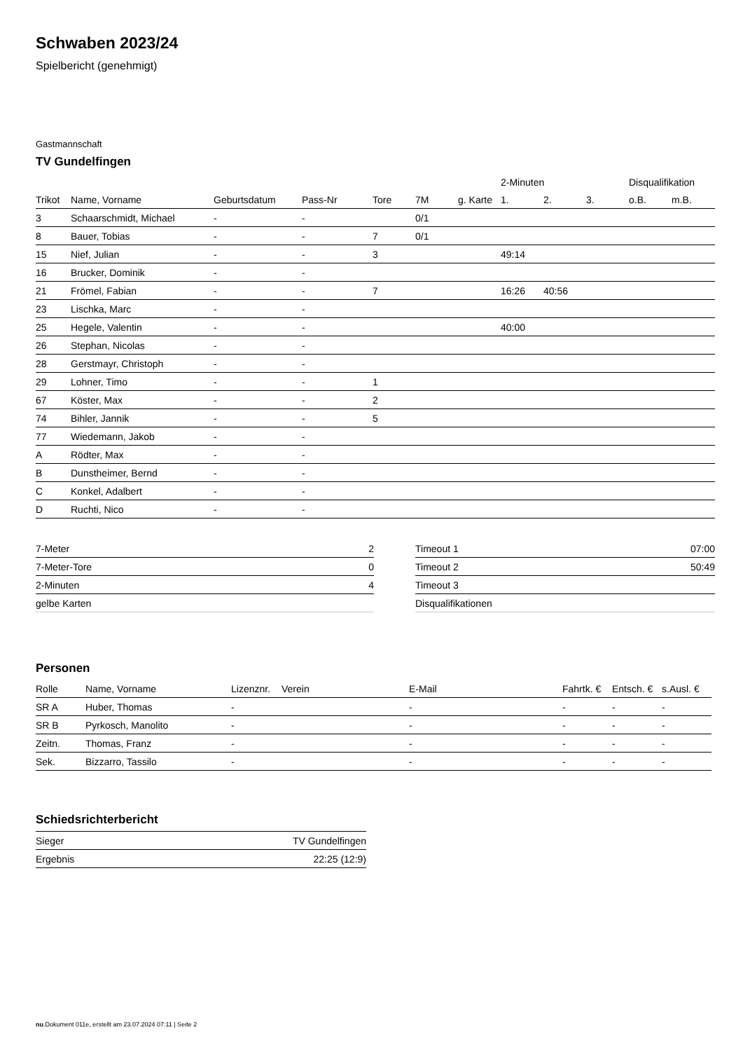Schwaben 2023/24
Spielbericht (genehmigt)
Gastmannschaft
TV Gundelfingen
| | | | | | | | 2-Minuten | | | Disqualifikation | |
| --- | --- | --- | --- | --- | --- | --- | --- | --- | --- | --- | --- |
| Trikot | Name, Vorname | Geburtsdatum | Pass-Nr | Tore | 7M | g. Karte | 1. | 2. | 3. | o.B. | m.B. |
| 3 | Schaarschmidt, Michael | - | - | | 0/1 | | | | | | |
| 8 | Bauer, Tobias | - | - | 7 | 0/1 | | | | | | |
| 15 | Nief, Julian | - | - | 3 | | | 49:14 | | | | |
| 16 | Brucker, Dominik | - | - | | | | | | | | |
| 21 | Frömel, Fabian | - | - | 7 | | | 16:26 | 40:56 | | | |
| 23 | Lischka, Marc | - | - | | | | | | | | |
| 25 | Hegele, Valentin | - | - | | | | 40:00 | | | | |
| 26 | Stephan, Nicolas | - | - | | | | | | | | |
| 28 | Gerstmayr, Christoph | - | - | | | | | | | | |
| 29 | Lohner, Timo | - | - | 1 | | | | | | | |
| 67 | Köster, Max | - | - | 2 | | | | | | | |
| 74 | Bihler, Jannik | - | - | 5 | | | | | | | |
| 77 | Wiedemann, Jakob | - | - | | | | | | | | |
| A | Rödter, Max | - | - | | | | | | | | |
| B | Dunstheimer, Bernd | - | - | | | | | | | | |
| C | Konkel, Adalbert | - | - | | | | | | | | |
| D | Ruchti, Nico | - | - | | | | | | | | |
| 7-Meter | 2 |
| 7-Meter-Tore | 0 |
| 2-Minuten | 4 |
| gelbe Karten | |
| Timeout 1 | 07:00 |
| Timeout 2 | 50:49 |
| Timeout 3 | |
| Disqualifikationen | |
Personen
| Rolle | Name, Vorname | Lizenznr. | Verein | E-Mail | Fahrtk. € | Entsch. € | s.Ausl. € |
| --- | --- | --- | --- | --- | --- | --- | --- |
| SR A | Huber, Thomas | - | | - | - | - | - |
| SR B | Pyrkosch, Manolito | - | | - | - | - | - |
| Zeitn. | Thomas, Franz | - | | - | - | - | - |
| Sek. | Bizzarro, Tassilo | - | | - | - | - | - |
Schiedsrichterbericht
| Sieger | TV Gundelfingen |
| Ergebnis | 22:25 (12:9) |
nu.Dokument 011e, erstellt am 23.07.2024 07:11 | Seite 2